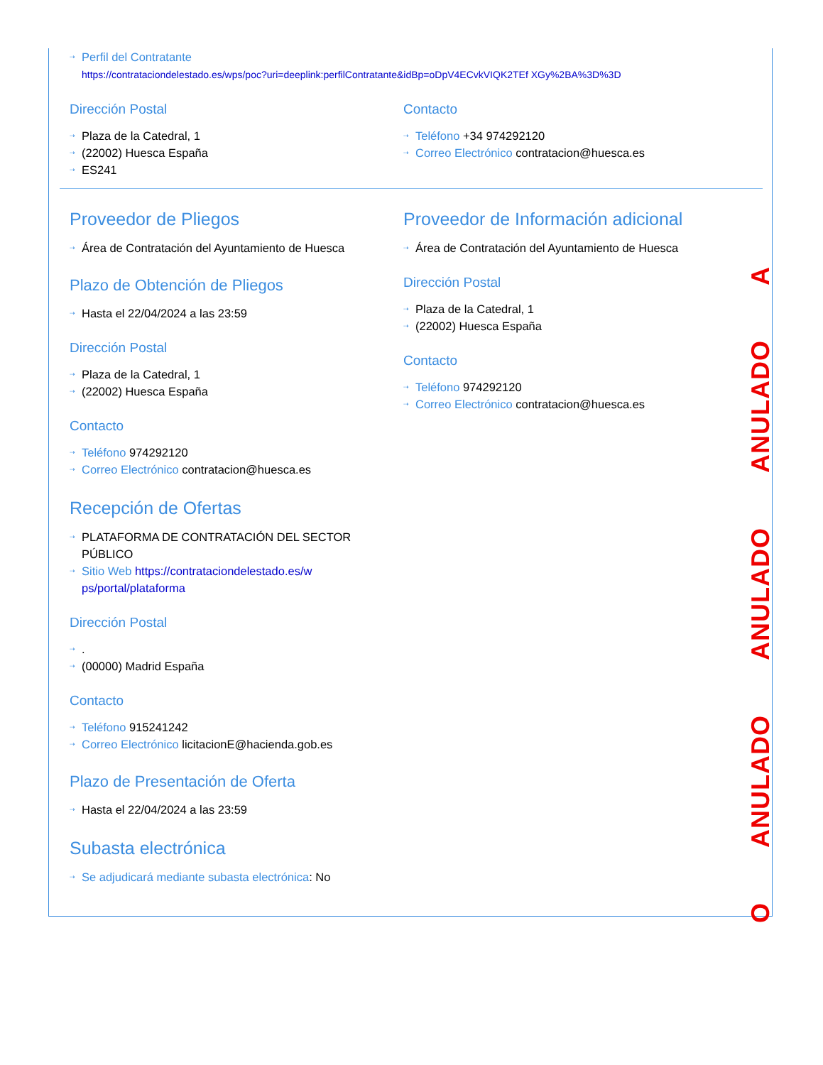⇢ Perfil del Contratante
https://contrataciondelestado.es/wps/poc?uri=deeplink:perfilContratante&idBp=oDpV4ECvkVIQK2TEf XGy%2BA%3D%3D
Dirección Postal
⇢ Plaza de la Catedral, 1
⇢ (22002) Huesca España
⇢ ES241
Contacto
⇢ Teléfono +34 974292120
⇢ Correo Electrónico contratacion@huesca.es
Proveedor de Pliegos
⇢ Área de Contratación del Ayuntamiento de Huesca
Plazo de Obtención de Pliegos
⇢ Hasta el 22/04/2024 a las 23:59
Dirección Postal
⇢ Plaza de la Catedral, 1
⇢ (22002) Huesca España
Contacto
⇢ Teléfono 974292120
⇢ Correo Electrónico contratacion@huesca.es
Proveedor de Información adicional
⇢ Área de Contratación del Ayuntamiento de Huesca
Dirección Postal
⇢ Plaza de la Catedral, 1
⇢ (22002) Huesca España
Contacto
⇢ Teléfono 974292120
⇢ Correo Electrónico contratacion@huesca.es
Recepción de Ofertas
⇢ PLATAFORMA DE CONTRATACIÓN DEL SECTOR PÚBLICO
⇢ Sitio Web https://contrataciondelestado.es/w ps/portal/plataforma
Dirección Postal
⇢.
⇢ (00000) Madrid España
Contacto
⇢ Teléfono 915241242
⇢ Correo Electrónico licitacionE@hacienda.gob.es
Plazo de Presentación de Oferta
⇢ Hasta el 22/04/2024 a las 23:59
Subasta electrónica
⇢ Se adjudicará mediante subasta electrónica: No
O ANULADO ANULADO ANULADO A